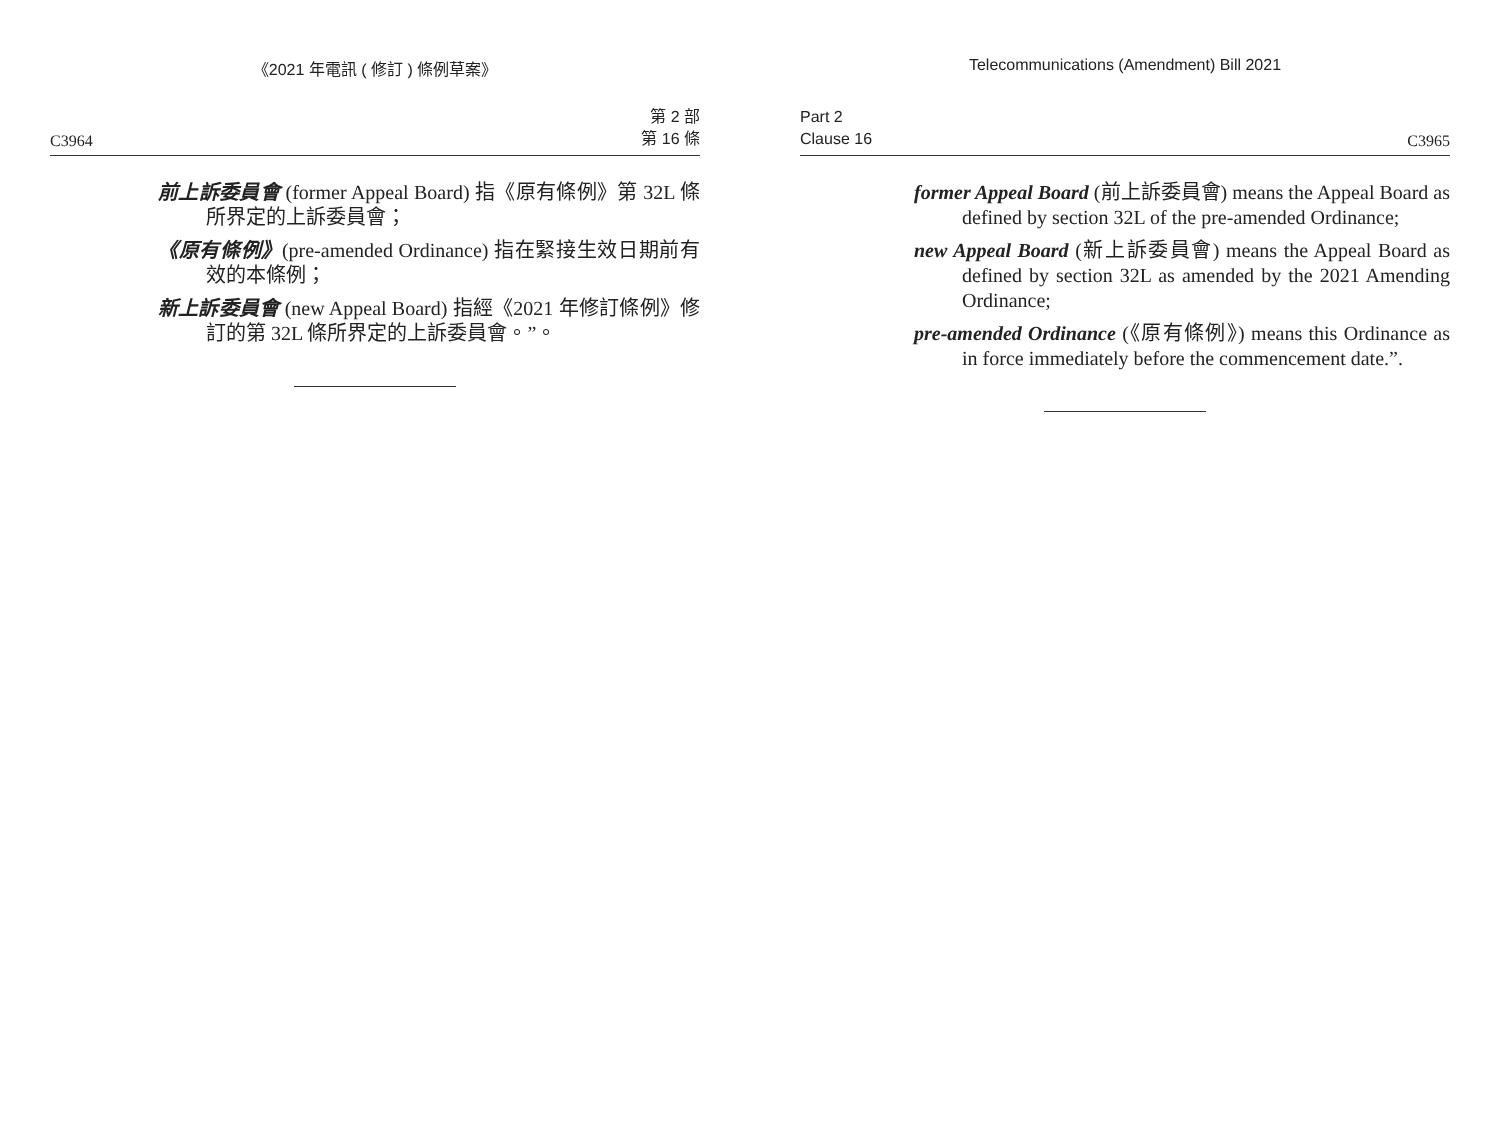《2021 年電訊 ( 修訂 ) 條例草案》
C3964 第 2 部
第 16 條
前上訴委員會 (former Appeal Board) 指《原有條例》第 32L 條所界定的上訴委員會；
《原有條例》(pre-amended Ordinance) 指在緊接生效日期前有效的本條例；
新上訴委員會 (new Appeal Board) 指經《2021 年修訂條例》修訂的第 32L 條所界定的上訴委員會。”。
Telecommunications (Amendment) Bill 2021
Part 2
Clause 16 C3965
former Appeal Board (前上訴委員會) means the Appeal Board as defined by section 32L of the pre-amended Ordinance;
new Appeal Board (新上訴委員會) means the Appeal Board as defined by section 32L as amended by the 2021 Amending Ordinance;
pre-amended Ordinance (《原有條例》) means this Ordinance as in force immediately before the commencement date.”.